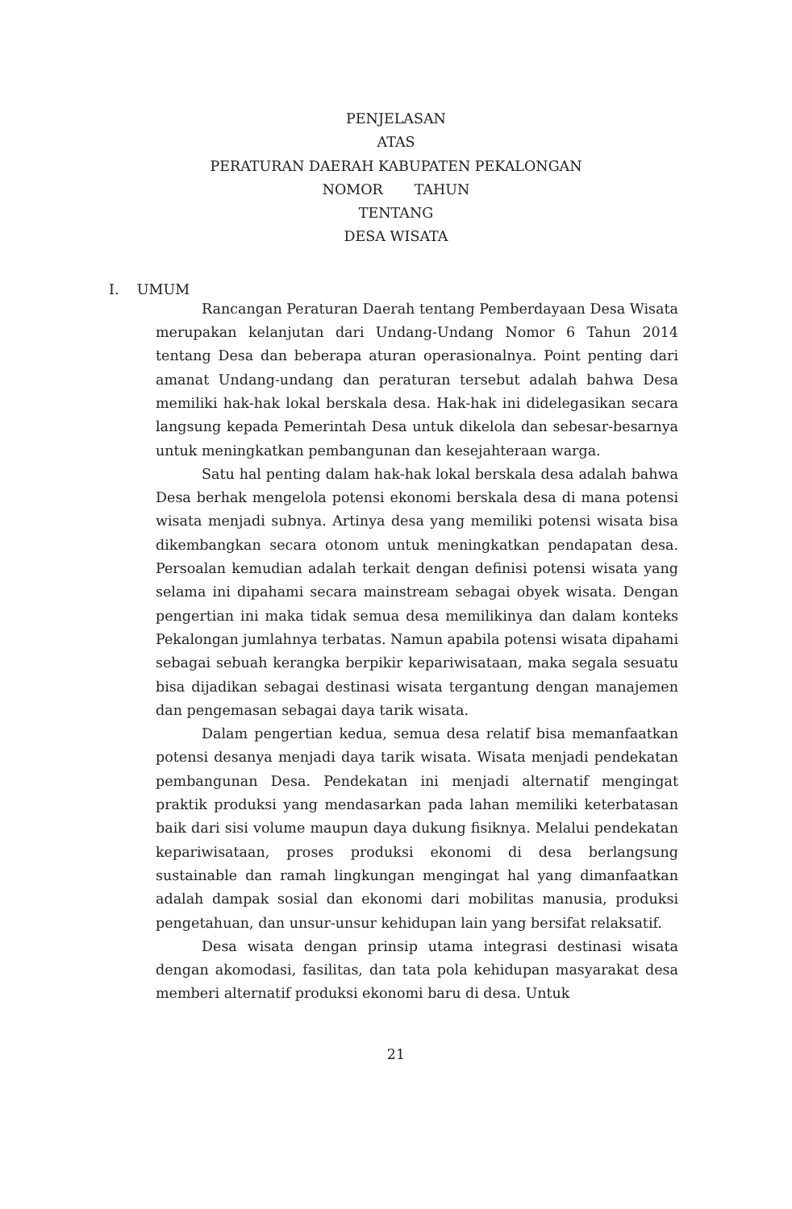PENJELASAN
ATAS
PERATURAN DAERAH KABUPATEN PEKALONGAN
NOMOR TAHUN
TENTANG
DESA WISATA
I. UMUM
Rancangan Peraturan Daerah tentang Pemberdayaan Desa Wisata merupakan kelanjutan dari Undang-Undang Nomor 6 Tahun 2014 tentang Desa dan beberapa aturan operasionalnya. Point penting dari amanat Undang-undang dan peraturan tersebut adalah bahwa Desa memiliki hak-hak lokal berskala desa. Hak-hak ini didelegasikan secara langsung kepada Pemerintah Desa untuk dikelola dan sebesar-besarnya untuk meningkatkan pembangunan dan kesejahteraan warga.
Satu hal penting dalam hak-hak lokal berskala desa adalah bahwa Desa berhak mengelola potensi ekonomi berskala desa di mana potensi wisata menjadi subnya. Artinya desa yang memiliki potensi wisata bisa dikembangkan secara otonom untuk meningkatkan pendapatan desa. Persoalan kemudian adalah terkait dengan definisi potensi wisata yang selama ini dipahami secara mainstream sebagai obyek wisata. Dengan pengertian ini maka tidak semua desa memilikinya dan dalam konteks Pekalongan jumlahnya terbatas. Namun apabila potensi wisata dipahami sebagai sebuah kerangka berpikir kepariwisataan, maka segala sesuatu bisa dijadikan sebagai destinasi wisata tergantung dengan manajemen dan pengemasan sebagai daya tarik wisata.
Dalam pengertian kedua, semua desa relatif bisa memanfaatkan potensi desanya menjadi daya tarik wisata. Wisata menjadi pendekatan pembangunan Desa. Pendekatan ini menjadi alternatif mengingat praktik produksi yang mendasarkan pada lahan memiliki keterbatasan baik dari sisi volume maupun daya dukung fisiknya. Melalui pendekatan kepariwisataan, proses produksi ekonomi di desa berlangsung sustainable dan ramah lingkungan mengingat hal yang dimanfaatkan adalah dampak sosial dan ekonomi dari mobilitas manusia, produksi pengetahuan, dan unsur-unsur kehidupan lain yang bersifat relaksatif.
Desa wisata dengan prinsip utama integrasi destinasi wisata dengan akomodasi, fasilitas, dan tata pola kehidupan masyarakat desa memberi alternatif produksi ekonomi baru di desa. Untuk
21